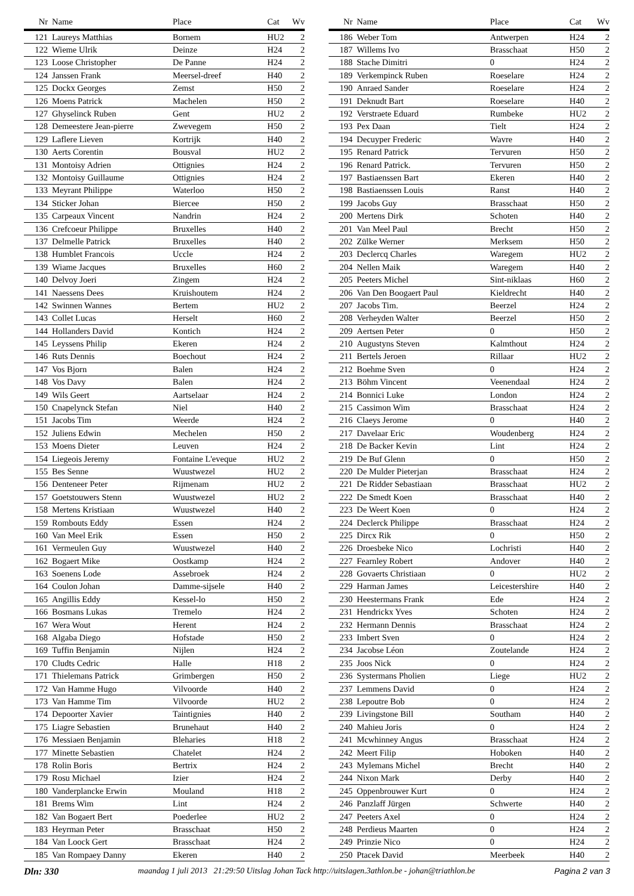| Nr | Name | Place | Cat | Wv |
| --- | --- | --- | --- | --- |
| 121 | Laureys Matthias | Bornem | HU2 | 2 |
| 122 | Wieme Ulrik | Deinze | H24 | 2 |
| 123 | Loose Christopher | De Panne | H24 | 2 |
| 124 | Janssen Frank | Meersel-dreef | H40 | 2 |
| 125 | Dockx Georges | Zemst | H50 | 2 |
| 126 | Moens Patrick | Machelen | H50 | 2 |
| 127 | Ghyselinck Ruben | Gent | HU2 | 2 |
| 128 | Demeestere Jean-pierre | Zwevegem | H50 | 2 |
| 129 | Laflere Lieven | Kortrijk | H40 | 2 |
| 130 | Aerts Corentin | Bousval | HU2 | 2 |
| 131 | Montoisy Adrien | Ottignies | H24 | 2 |
| 132 | Montoisy Guillaume | Ottignies | H24 | 2 |
| 133 | Meyrant Philippe | Waterloo | H50 | 2 |
| 134 | Sticker Johan | Biercee | H50 | 2 |
| 135 | Carpeaux Vincent | Nandrin | H24 | 2 |
| 136 | Crefcoeur Philippe | Bruxelles | H40 | 2 |
| 137 | Delmelle Patrick | Bruxelles | H40 | 2 |
| 138 | Humblet Francois | Uccle | H24 | 2 |
| 139 | Wiame Jacques | Bruxelles | H60 | 2 |
| 140 | Delvoy Joeri | Zingem | H24 | 2 |
| 141 | Naessens Dees | Kruishoutem | H24 | 2 |
| 142 | Swinnen Wannes | Bertem | HU2 | 2 |
| 143 | Collet Lucas | Herselt | H60 | 2 |
| 144 | Hollanders David | Kontich | H24 | 2 |
| 145 | Leyssens Philip | Ekeren | H24 | 2 |
| 146 | Ruts Dennis | Boechout | H24 | 2 |
| 147 | Vos Bjorn | Balen | H24 | 2 |
| 148 | Vos Davy | Balen | H24 | 2 |
| 149 | Wils Geert | Aartselaar | H24 | 2 |
| 150 | Cnapelynck Stefan | Niel | H40 | 2 |
| 151 | Jacobs Tim | Weerde | H24 | 2 |
| 152 | Juliens Edwin | Mechelen | H50 | 2 |
| 153 | Moens Dieter | Leuven | H24 | 2 |
| 154 | Liegeois Jeremy | Fontaine L'eveque | HU2 | 2 |
| 155 | Bes Senne | Wuustwezel | HU2 | 2 |
| 156 | Denteneer Peter | Rijmenam | HU2 | 2 |
| 157 | Goetstouwers Stenn | Wuustwezel | HU2 | 2 |
| 158 | Mertens Kristiaan | Wuustwezel | H40 | 2 |
| 159 | Rombouts Eddy | Essen | H24 | 2 |
| 160 | Van Meel Erik | Essen | H50 | 2 |
| 161 | Vermeulen Guy | Wuustwezel | H40 | 2 |
| 162 | Bogaert Mike | Oostkamp | H24 | 2 |
| 163 | Soenens Lode | Assebroek | H24 | 2 |
| 164 | Coulon Johan | Damme-sijsele | H40 | 2 |
| 165 | Angillis Eddy | Kessel-lo | H50 | 2 |
| 166 | Bosmans Lukas | Tremelo | H24 | 2 |
| 167 | Wera Wout | Herent | H24 | 2 |
| 168 | Algaba Diego | Hofstade | H50 | 2 |
| 169 | Tuffin Benjamin | Nijlen | H24 | 2 |
| 170 | Cludts Cedric | Halle | H18 | 2 |
| 171 | Thielemans Patrick | Grimbergen | H50 | 2 |
| 172 | Van Hamme Hugo | Vilvoorde | H40 | 2 |
| 173 | Van Hamme Tim | Vilvoorde | HU2 | 2 |
| 174 | Depoorter Xavier | Taintignies | H40 | 2 |
| 175 | Liagre Sebastien | Brunehaut | H40 | 2 |
| 176 | Messiaen Benjamin | Bleharies | H18 | 2 |
| 177 | Minette Sebastien | Chatelet | H24 | 2 |
| 178 | Rolin Boris | Bertrix | H24 | 2 |
| 179 | Rosu Michael | Izier | H24 | 2 |
| 180 | Vanderplancke Erwin | Mouland | H18 | 2 |
| 181 | Brems Wim | Lint | H24 | 2 |
| 182 | Van Bogaert Bert | Poederlee | HU2 | 2 |
| 183 | Heyrman Peter | Brasschaat | H50 | 2 |
| 184 | Van Loock Gert | Brasschaat | H24 | 2 |
| 185 | Van Rompaey Danny | Ekeren | H40 | 2 |
| Nr | Name | Place | Cat | Wv |
| --- | --- | --- | --- | --- |
| 186 | Weber Tom | Antwerpen | H24 | 2 |
| 187 | Willems Ivo | Brasschaat | H50 | 2 |
| 188 | Stache Dimitri | 0 | H24 | 2 |
| 189 | Verkempinck Ruben | Roeselare | H24 | 2 |
| 190 | Anraed Sander | Roeselare | H24 | 2 |
| 191 | Deknudt Bart | Roeselare | H40 | 2 |
| 192 | Verstraete Eduard | Rumbeke | HU2 | 2 |
| 193 | Pex Daan | Tielt | H24 | 2 |
| 194 | Decuyper Frederic | Wavre | H40 | 2 |
| 195 | Renard Patrick | Tervuren | H50 | 2 |
| 196 | Renard Patrick. | Tervuren | H50 | 2 |
| 197 | Bastiaenssen Bart | Ekeren | H40 | 2 |
| 198 | Bastiaenssen Louis | Ranst | H40 | 2 |
| 199 | Jacobs Guy | Brasschaat | H50 | 2 |
| 200 | Mertens Dirk | Schoten | H40 | 2 |
| 201 | Van Meel Paul | Brecht | H50 | 2 |
| 202 | Zülke Werner | Merksem | H50 | 2 |
| 203 | Declercq Charles | Waregem | HU2 | 2 |
| 204 | Nellen Maik | Waregem | H40 | 2 |
| 205 | Peeters Michel | Sint-niklaas | H60 | 2 |
| 206 | Van Den Boogaert Paul | Kieldrecht | H40 | 2 |
| 207 | Jacobs Tim. | Beerzel | H24 | 2 |
| 208 | Verheyden Walter | Beerzel | H50 | 2 |
| 209 | Aertsen Peter | 0 | H50 | 2 |
| 210 | Augustyns Steven | Kalmthout | H24 | 2 |
| 211 | Bertels Jeroen | Rillaar | HU2 | 2 |
| 212 | Boehme Sven | 0 | H24 | 2 |
| 213 | Böhm Vincent | Veenendaal | H24 | 2 |
| 214 | Bonnici Luke | London | H24 | 2 |
| 215 | Cassimon Wim | Brasschaat | H24 | 2 |
| 216 | Claeys Jerome | 0 | H40 | 2 |
| 217 | Davelaar Eric | Woudenberg | H24 | 2 |
| 218 | De Backer Kevin | Lint | H24 | 2 |
| 219 | De Buf Glenn | 0 | H50 | 2 |
| 220 | De Mulder Pieterjan | Brasschaat | H24 | 2 |
| 221 | De Ridder Sebastiaan | Brasschaat | HU2 | 2 |
| 222 | De Smedt Koen | Brasschaat | H40 | 2 |
| 223 | De Weert Koen | 0 | H24 | 2 |
| 224 | Declerck Philippe | Brasschaat | H24 | 2 |
| 225 | Dircx Rik | 0 | H50 | 2 |
| 226 | Droesbeke Nico | Lochristi | H40 | 2 |
| 227 | Fearnley Robert | Andover | H40 | 2 |
| 228 | Govaerts Christiaan | 0 | HU2 | 2 |
| 229 | Harman James | Leicestershire | H40 | 2 |
| 230 | Heestermans Frank | Ede | H24 | 2 |
| 231 | Hendrickx Yves | Schoten | H24 | 2 |
| 232 | Hermann Dennis | Brasschaat | H24 | 2 |
| 233 | Imbert Sven | 0 | H24 | 2 |
| 234 | Jacobse Léon | Zoutelande | H24 | 2 |
| 235 | Joos Nick | 0 | H24 | 2 |
| 236 | Systermans Pholien | Liege | HU2 | 2 |
| 237 | Lemmens David | 0 | H24 | 2 |
| 238 | Lepoutre Bob | 0 | H24 | 2 |
| 239 | Livingstone Bill | Southam | H40 | 2 |
| 240 | Mahieu Joris | 0 | H24 | 2 |
| 241 | Mcwhinney Angus | Brasschaat | H24 | 2 |
| 242 | Meert Filip | Hoboken | H40 | 2 |
| 243 | Mylemans Michel | Brecht | H40 | 2 |
| 244 | Nixon Mark | Derby | H40 | 2 |
| 245 | Oppenbrouwer Kurt | 0 | H24 | 2 |
| 246 | Panzlaff Jürgen | Schwerte | H40 | 2 |
| 247 | Peeters Axel | 0 | H24 | 2 |
| 248 | Perdieus Maarten | 0 | H24 | 2 |
| 249 | Prinzie Nico | 0 | H24 | 2 |
| 250 | Ptacek David | Meerbeek | H40 | 2 |
Dln: 330 maandag 1 juli 2013 21:29:50 Uitslag Johan Tack http://uitslagen.3athlon.be - johan@triathlon.be Pagina 2 van 3